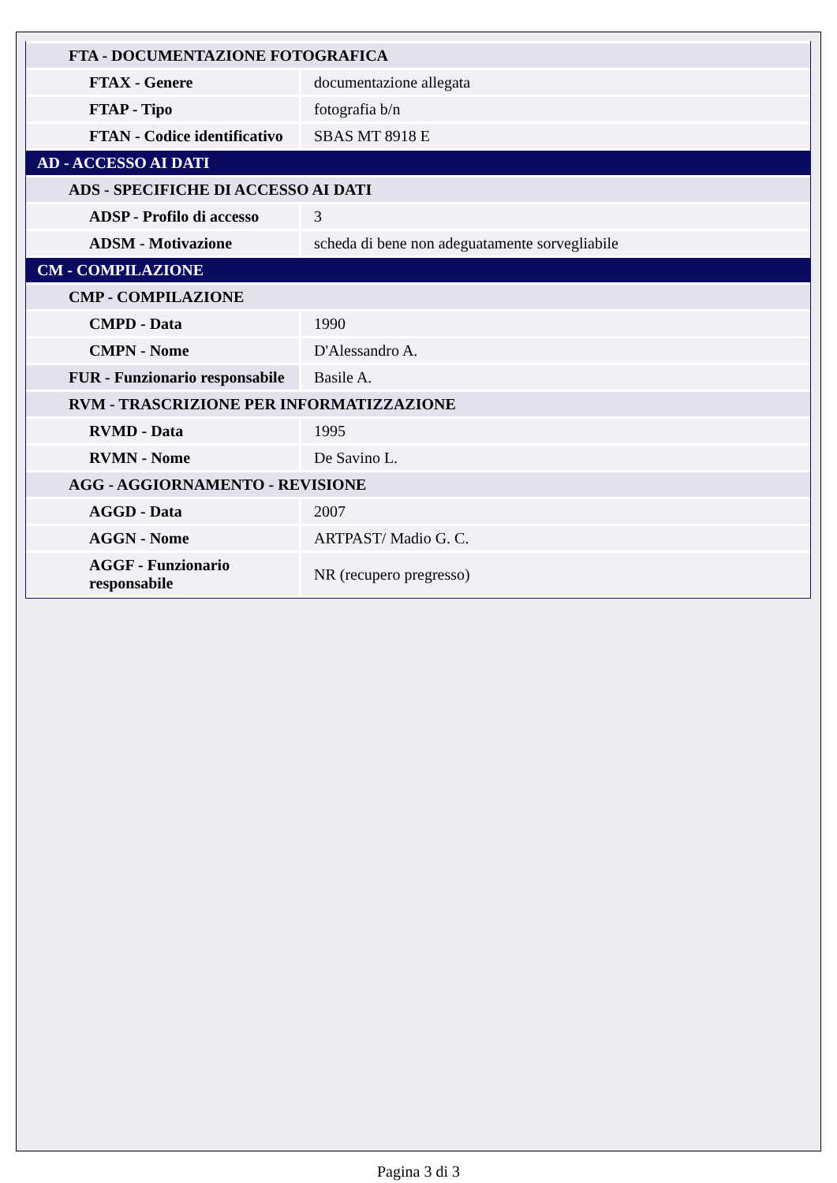| FTA - DOCUMENTAZIONE FOTOGRAFICA | |
| FTAX - Genere | documentazione allegata |
| FTAP - Tipo | fotografia b/n |
| FTAN - Codice identificativo | SBAS MT 8918 E |
| AD - ACCESSO AI DATI | |
| ADS - SPECIFICHE DI ACCESSO AI DATI | |
| ADSP - Profilo di accesso | 3 |
| ADSM - Motivazione | scheda di bene non adeguatamente sorvegliabile |
| CM - COMPILAZIONE | |
| CMP - COMPILAZIONE | |
| CMPD - Data | 1990 |
| CMPN - Nome | D'Alessandro A. |
| FUR - Funzionario responsabile | Basile A. |
| RVM - TRASCRIZIONE PER INFORMATIZZAZIONE | |
| RVMD - Data | 1995 |
| RVMN - Nome | De Savino L. |
| AGG - AGGIORNAMENTO - REVISIONE | |
| AGGD - Data | 2007 |
| AGGN - Nome | ARTPAST/ Madio G. C. |
| AGGF - Funzionario responsabile | NR (recupero pregresso) |
Pagina 3 di 3